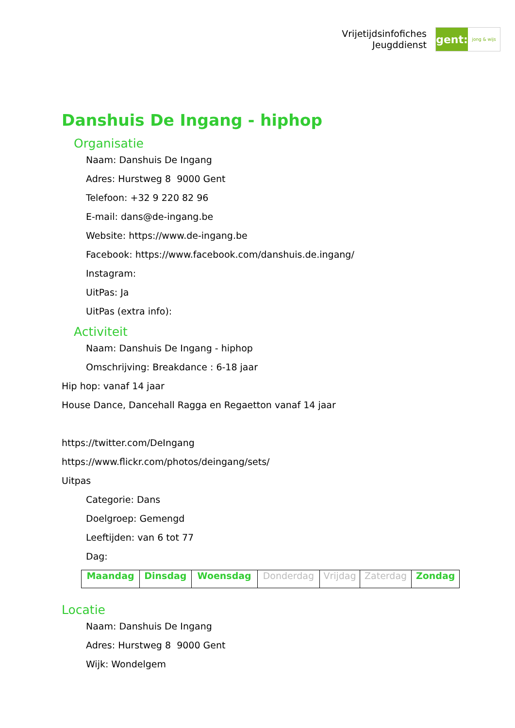Vrijetijdsinfofiches
Jeugddienst
gent:
jong & wijs
Danshuis De Ingang - hiphop
Organisatie
Naam: Danshuis De Ingang
Adres: Hurstweg 8 9000 Gent
Telefoon: +32 9 220 82 96
E-mail: dans@de-ingang.be
Website: https://www.de-ingang.be
Facebook: https://www.facebook.com/danshuis.de.ingang/
Instagram:
UitPas: Ja
UitPas (extra info):
Activiteit
Naam: Danshuis De Ingang - hiphop
Omschrijving: Breakdance : 6-18 jaar
Hip hop: vanaf 14 jaar
House Dance, Dancehall Ragga en Regaetton vanaf 14 jaar
https://twitter.com/DeIngang
https://www.flickr.com/photos/deingang/sets/
Uitpas
Categorie: Dans
Doelgroep: Gemengd
Leeftijden: van 6 tot 77
Dag:
| Maandag | Dinsdag | Woensdag | Donderdag | Vrijdag | Zaterdag | Zondag |
Locatie
Naam: Danshuis De Ingang
Adres: Hurstweg 8 9000 Gent
Wijk: Wondelgem